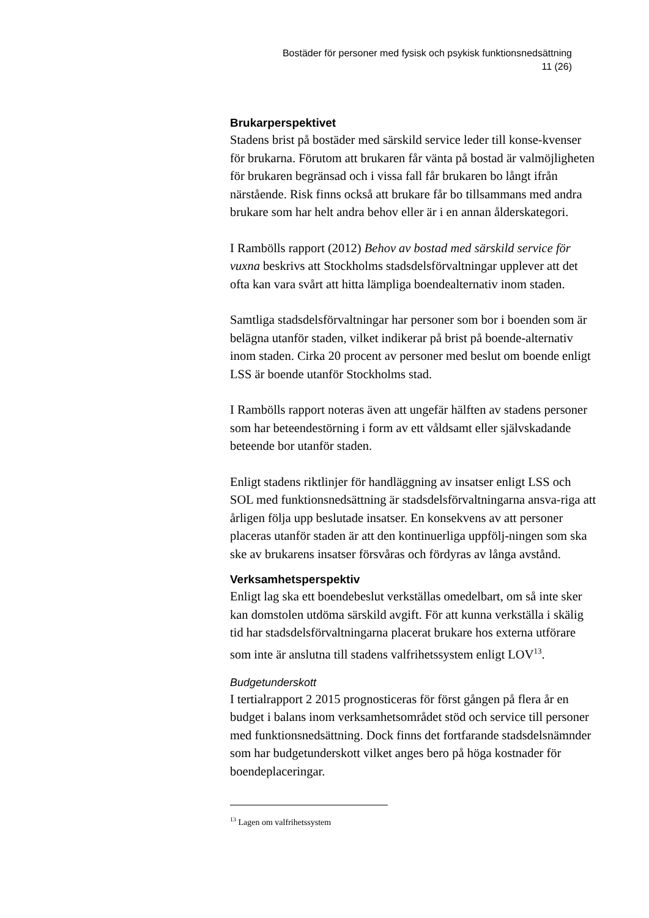Bostäder för personer med fysisk och psykisk funktionsnedsättning
11 (26)
Brukarperspektivet
Stadens brist på bostäder med särskild service leder till konse-kvenser för brukarna. Förutom att brukaren får vänta på bostad är valmöjligheten för brukaren begränsad och i vissa fall får brukaren bo långt ifrån närstående. Risk finns också att brukare får bo tillsammans med andra brukare som har helt andra behov eller är i en annan ålderskategori.
I Rambölls rapport (2012) Behov av bostad med särskild service för vuxna beskrivs att Stockholms stadsdelsförvaltningar upplever att det ofta kan vara svårt att hitta lämpliga boendealternativ inom staden.
Samtliga stadsdelsförvaltningar har personer som bor i boenden som är belägna utanför staden, vilket indikerar på brist på boende-alternativ inom staden. Cirka 20 procent av personer med beslut om boende enligt LSS är boende utanför Stockholms stad.
I Rambölls rapport noteras även att ungefär hälften av stadens personer som har beteendestörning i form av ett våldsamt eller självskadande beteende bor utanför staden.
Enligt stadens riktlinjer för handläggning av insatser enligt LSS och SOL med funktionsnedsättning är stadsdelsförvaltningarna ansva-riga att årligen följa upp beslutade insatser. En konsekvens av att personer placeras utanför staden är att den kontinuerliga uppfölj-ningen som ska ske av brukarens insatser försvåras och fördyras av långa avstånd.
Verksamhetsperspektiv
Enligt lag ska ett boendebeslut verkställas omedelbart, om så inte sker kan domstolen utdöma särskild avgift. För att kunna verkställa i skälig tid har stadsdelsförvaltningarna placerat brukare hos externa utförare som inte är anslutna till stadens valfrihetssystem enligt LOV<sup>13</sup>.
Budgetunderskott
I tertialrapport 2 2015 prognosticeras för först gången på flera år en budget i balans inom verksamhetsområdet stöd och service till personer med funktionsnedsättning. Dock finns det fortfarande stadsdelsnämnder som har budgetunderskott vilket anges bero på höga kostnader för boendeplaceringar.
<sup>13</sup> Lagen om valfrihetssystem